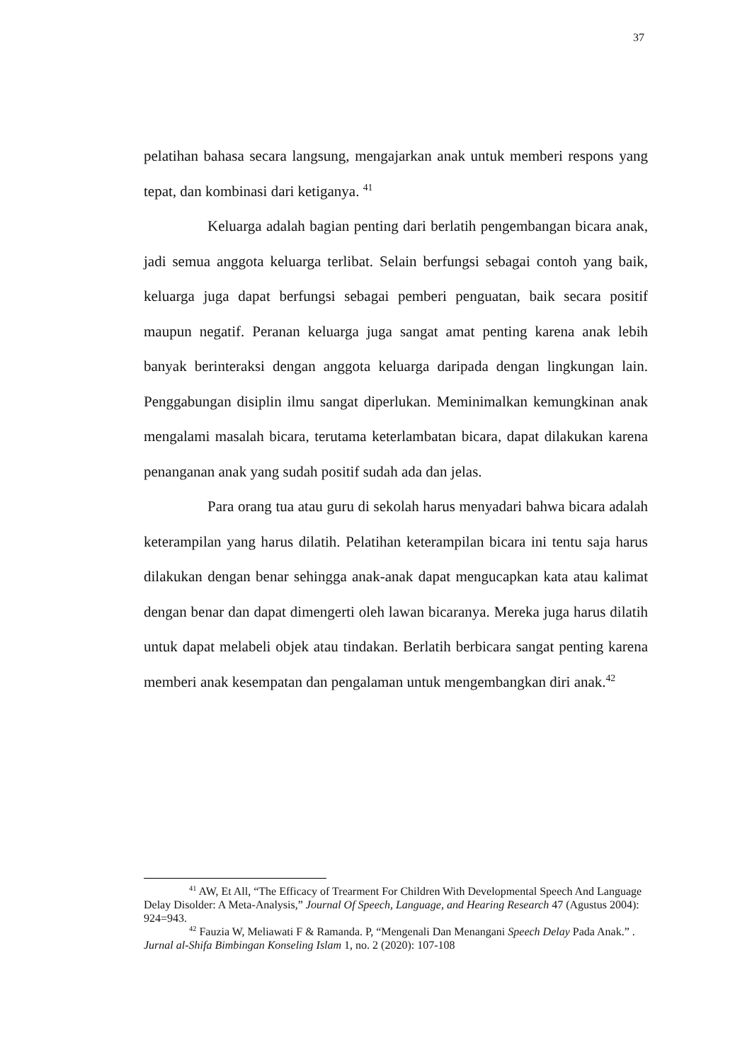37
pelatihan bahasa secara langsung, mengajarkan anak untuk memberi respons yang tepat, dan kombinasi dari ketiganya. <sup>41</sup>
Keluarga adalah bagian penting dari berlatih pengembangan bicara anak, jadi semua anggota keluarga terlibat. Selain berfungsi sebagai contoh yang baik, keluarga juga dapat berfungsi sebagai pemberi penguatan, baik secara positif maupun negatif. Peranan keluarga juga sangat amat penting karena anak lebih banyak berinteraksi dengan anggota keluarga daripada dengan lingkungan lain. Penggabungan disiplin ilmu sangat diperlukan. Meminimalkan kemungkinan anak mengalami masalah bicara, terutama keterlambatan bicara, dapat dilakukan karena penanganan anak yang sudah positif sudah ada dan jelas.
Para orang tua atau guru di sekolah harus menyadari bahwa bicara adalah keterampilan yang harus dilatih. Pelatihan keterampilan bicara ini tentu saja harus dilakukan dengan benar sehingga anak-anak dapat mengucapkan kata atau kalimat dengan benar dan dapat dimengerti oleh lawan bicaranya. Mereka juga harus dilatih untuk dapat melabeli objek atau tindakan. Berlatih berbicara sangat penting karena memberi anak kesempatan dan pengalaman untuk mengembangkan diri anak.<sup>42</sup>
<sup>41</sup> AW, Et All, “The Efficacy of Trearment For Children With Developmental Speech And Language Delay Disolder: A Meta-Analysis,” Journal Of Speech, Language, and Hearing Research 47 (Agustus 2004): 924=943.
<sup>42</sup> Fauzia W, Meliawati F & Ramanda. P, “Mengenali Dan Menangani Speech Delay Pada Anak.” . Jurnal al-Shifa Bimbingan Konseling Islam 1, no. 2 (2020): 107-108